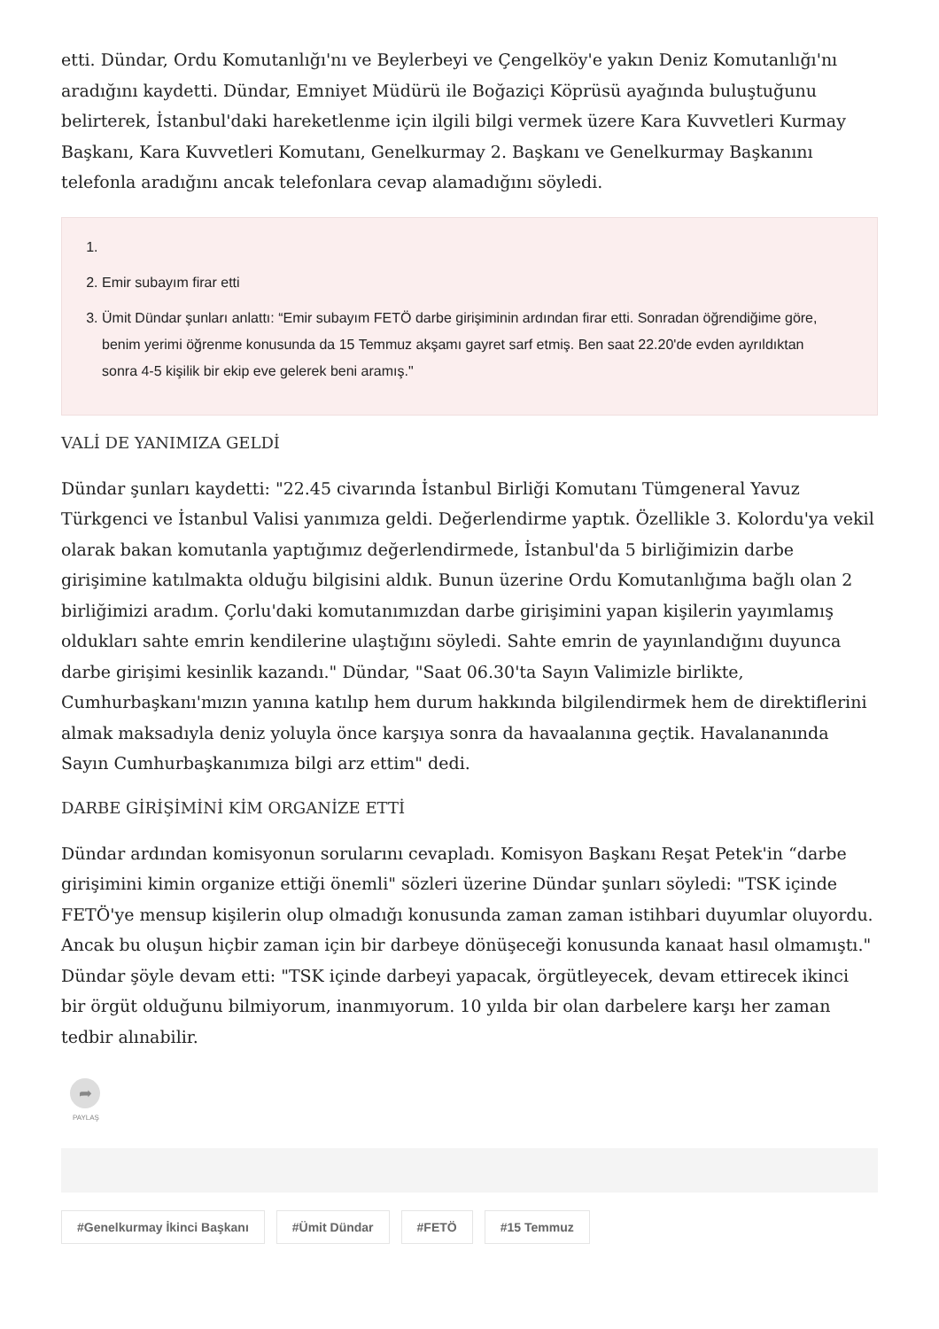etti. Dündar, Ordu Komutanlığı'nı ve Beylerbeyi ve Çengelköy'e yakın Deniz Komutanlığı'nı aradığını kaydetti. Dündar, Emniyet Müdürü ile Boğaziçi Köprüsü ayağında buluştuğunu belirterek, İstanbul'daki hareketlenme için ilgili bilgi vermek üzere Kara Kuvvetleri Kurmay Başkanı, Kara Kuvvetleri Komutanı, Genelkurmay 2. Başkanı ve Genelkurmay Başkanını telefonla aradığını ancak telefonlara cevap alamadığını söyledi.
2. Emir subayım firar etti
3. Ümit Dündar şunları anlattı: “Emir subayım FETÖ darbe girişiminin ardından firar etti. Sonradan öğrendiğime göre, benim yerimi öğrenme konusunda da 15 Temmuz akşamı gayret sarf etmiş. Ben saat 22.20'de evden ayrıldıktan sonra 4-5 kişilik bir ekip eve gelerek beni aramış."
VALİ DE YANIMIZA GELDİ
Dündar şunları kaydetti: "22.45 civarında İstanbul Birliği Komutanı Tümgeneral Yavuz Türkgenci ve İstanbul Valisi yanımıza geldi. Değerlendirme yaptık. Özellikle 3. Kolordu'ya vekil olarak bakan komutanla yaptığımız değerlendirmede, İstanbul'da 5 birliğimizin darbe girişimine katılmakta olduğu bilgisini aldık. Bunun üzerine Ordu Komutanlığıma bağlı olan 2 birliğimizi aradım. Çorlu'daki komutanımızdan darbe girişimini yapan kişilerin yayımlamış oldukları sahte emrin kendilerine ulaştığını söyledi. Sahte emrin de yayınlandığını duyunca darbe girişimi kesinlik kazandı." Dündar, "Saat 06.30'ta Sayın Valimizle birlikte, Cumhurbaşkanı'mızın yanına katılıp hem durum hakkında bilgilendirmek hem de direktiflerini almak maksadıyla deniz yoluyla önce karşıya sonra da havaalanına geçtik. Havalananında Sayın Cumhurbaşkanımıza bilgi arz ettim" dedi.
DARBE GİRİŞİMİNİ KİM ORGANİZE ETTİ
Dündar ardından komisyonun sorularını cevapladı. Komisyon Başkanı Reşat Petek'in “darbe girişimini kimin organize ettiği önemli" sözleri üzerine Dündar şunları söyledi: "TSK içinde FETÖ'ye mensup kişilerin olup olmadığı konusunda zaman zaman istihbari duyumlar oluyordu. Ancak bu oluşun hiçbir zaman için bir darbeye dönüşeceği konusunda kanaat hasıl olmamıştı." Dündar şöyle devam etti: "TSK içinde darbeyi yapacak, örgütleyecek, devam ettirecek ikinci bir örgüt olduğunu bilmiyorum, inanmıyorum. 10 yılda bir olan darbelere karşı her zaman tedbir alınabilir.
➦
PAYLAŞ
#Genelkurmay İkinci Başkanı #Ümit Dündar #FETÖ #15 Temmuz